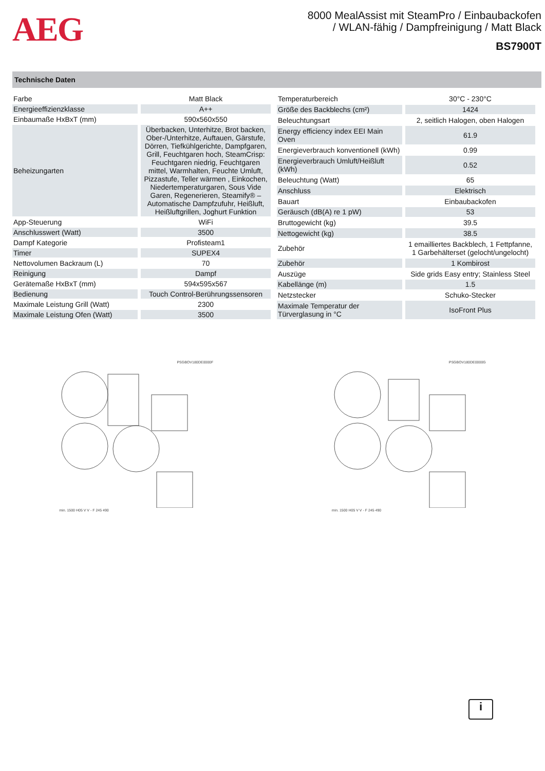AEG
8000 MealAssist mit SteamPro / Einbaubackofen
/ WLAN-fähig / Dampfreinigung / Matt Black
BS7900T
Technische Daten
| Farbe | Matt Black |
| Energieeffizienzklasse | A++ |
| Einbaumaße HxBxT (mm) | 590x560x550 |
| Beheizungarten | Überbacken, Unterhitze, Brot backen, Ober-/Unterhitze, Auftauen, Gärstufe, Dörren, Tiefkühlgerichte, Dampfgaren, Grill, Feuchtgaren hoch, SteamCrisp: Feuchtgaren niedrig, Feuchtgaren mittel, Warmhalten, Feuchte Umluft, Pizzastufe, Teller wärmen , Einkochen, Niedertemperaturgaren, Sous Vide Garen, Regenerieren, Steamify® – Automatische Dampfzufuhr, Heißluft, Heißluftgrillen, Joghurt Funktion |
| App-Steuerung | WiFi |
| Anschlusswert (Watt) | 3500 |
| Dampf Kategorie | Profisteam1 |
| Timer | SUPEX4 |
| Nettovolumen Backraum (L) | 70 |
| Reinigung | Dampf |
| Gerätemaße HxBxT (mm) | 594x595x567 |
| Bedienung | Touch Control-Berührungssensoren |
| Maximale Leistung Grill (Watt) | 2300 |
| Maximale Leistung Ofen (Watt) | 3500 |
| Temperaturbereich | 30°C - 230°C |
| Größe des Backblechs (cm²) | 1424 |
| Beleuchtungsart | 2, seitlich Halogen, oben Halogen |
| Energy efficiency index EEI Main Oven | 61.9 |
| Energieverbrauch konventionell (kWh) | 0.99 |
| Energieverbrauch Umluft/Heißluft (kWh) | 0.52 |
| Beleuchtung (Watt) | 65 |
| Anschluss | Elektrisch |
| Bauart | Einbaubackofen |
| Geräusch (dB(A) re 1 pW) | 53 |
| Bruttogewicht (kg) | 39.5 |
| Nettogewicht (kg) | 38.5 |
| Zubehör | 1 emailliertes Backblech, 1 Fettpfanne, 1 Garbehälterset (gelocht/ungelocht) |
| Zubehör | 1 Kombirost |
| Auszüge | Side grids Easy entry; Stainless Steel |
| Kabellänge (m) | 1.5 |
| Netzstecker | Schuko-Stecker |
| Maximale Temperatur der Türverglasung in °C | IsoFront Plus |
PSGBOV180DE0000F
min. 1500 H05 V V - F 245 490
PSGBOV180DE0000G
min. 1500 H05 V V - F 245 490
i